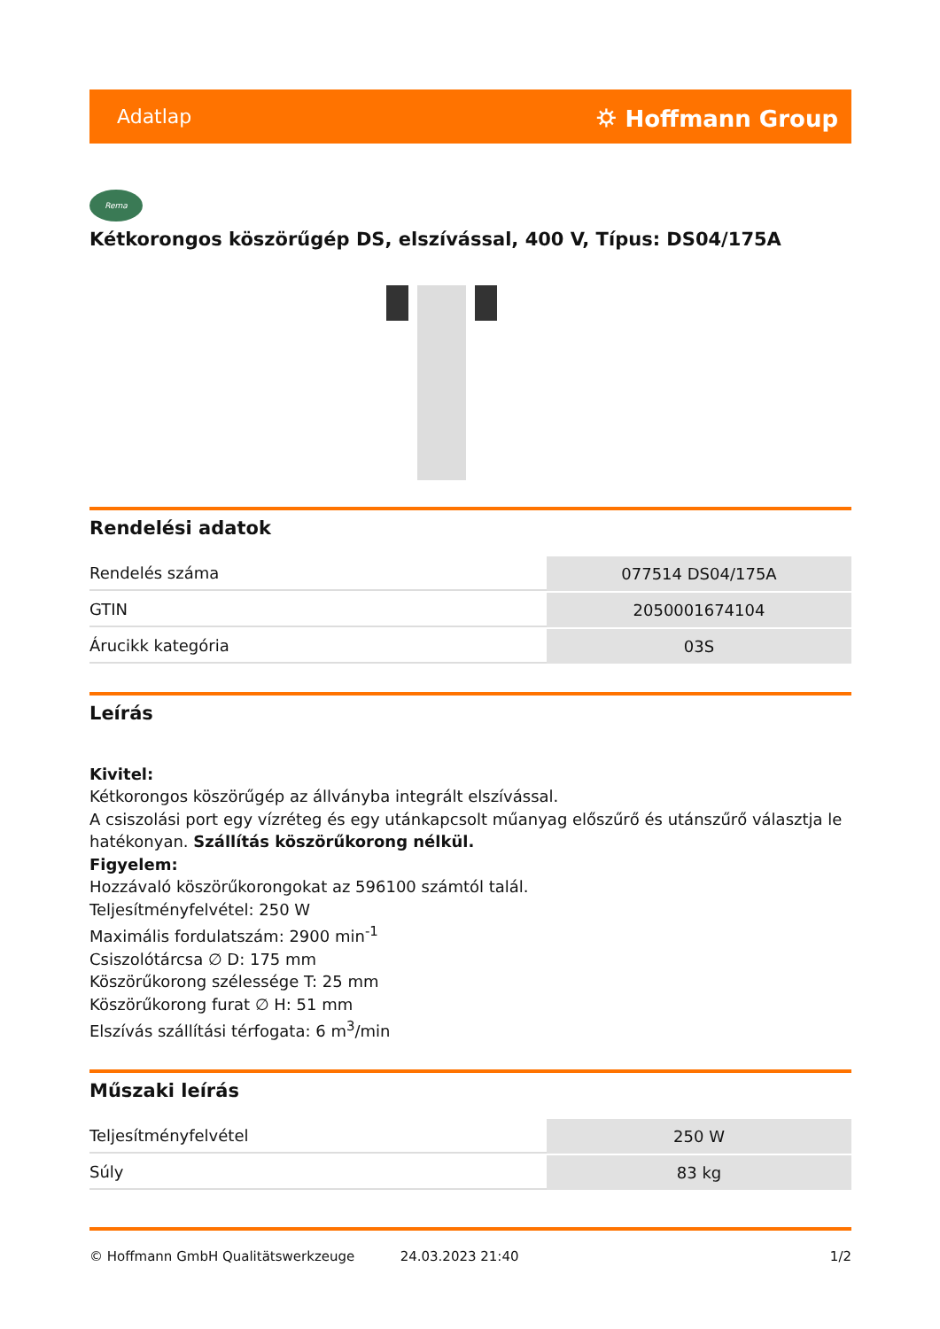Adatlap ⛭ Hoffmann Group
Rema
Kétkorongos köszörűgép DS, elszívással, 400 V, Típus: DS04/175A
Rendelési adatok
| Rendelés száma | 077514 DS04/175A |
| GTIN | 2050001674104 |
| Árucikk kategória | 03S |
Leírás
Kivitel:
Kétkorongos köszörűgép az állványba integrált elszívással.
A csiszolási port egy vízréteg és egy utánkapcsolt műanyag előszűrő és utánszűrő választja le hatékonyan. Szállítás köszörűkorong nélkül.
Figyelem:
Hozzávaló köszörűkorongokat az 596100 számtól talál.
Teljesítményfelvétel: 250 W
Maximális fordulatszám: 2900 min<sup>-1</sup>
Csiszolótárcsa ∅ D: 175 mm
Köszörűkorong szélessége T: 25 mm
Köszörűkorong furat ∅ H: 51 mm
Elszívás szállítási térfogata: 6 m<sup>3</sup>/min
Műszaki leírás
| Teljesítményfelvétel | 250 W |
| Súly | 83 kg |
© Hoffmann GmbH Qualitätswerkzeuge 24.03.2023 21:40 1/2